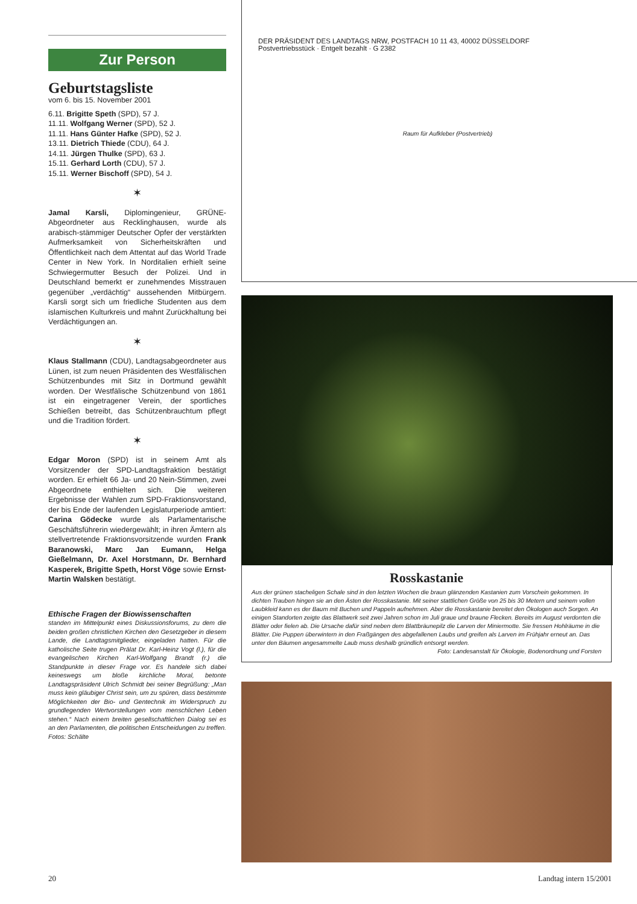Zur Person
Geburtstagsliste
vom 6. bis 15. November 2001
6.11. Brigitte Speth (SPD), 57 J.
11.11. Wolfgang Werner (SPD), 52 J.
11.11. Hans Günter Hafke (SPD), 52 J.
13.11. Dietrich Thiede (CDU), 64 J.
14.11. Jürgen Thulke (SPD), 63 J.
15.11. Gerhard Lorth (CDU), 57 J.
15.11. Werner Bischoff (SPD), 54 J.
✶
Jamal Karsli, Diplomingenieur, GRÜNE-Abgeordneter aus Recklinghausen, wurde als arabisch-stämmiger Deutscher Opfer der verstärkten Aufmerksamkeit von Sicherheitskräften und Öffentlichkeit nach dem Attentat auf das World Trade Center in New York. In Norditalien erhielt seine Schwiegermutter Besuch der Polizei. Und in Deutschland bemerkt er zunehmendes Misstrauen gegenüber „verdächtig“ aussehenden Mitbürgern. Karsli sorgt sich um friedliche Studenten aus dem islamischen Kulturkreis und mahnt Zurückhaltung bei Verdächtigungen an.
✶
Klaus Stallmann (CDU), Landtagsabgeordneter aus Lünen, ist zum neuen Präsidenten des Westfälischen Schützenbundes mit Sitz in Dortmund gewählt worden. Der Westfälische Schützenbund von 1861 ist ein eingetragener Verein, der sportliches Schießen betreibt, das Schützenbrauchtum pflegt und die Tradition fördert.
✶
Edgar Moron (SPD) ist in seinem Amt als Vorsitzender der SPD-Landtagsfraktion bestätigt worden. Er erhielt 66 Ja- und 20 Nein-Stimmen, zwei Abgeordnete enthielten sich. Die weiteren Ergebnisse der Wahlen zum SPD-Fraktionsvorstand, der bis Ende der laufenden Legislaturperiode amtiert: Carina Gödecke wurde als Parlamentarische Geschäftsführerin wiedergewählt; in ihren Ämtern als stellvertretende Fraktionsvorsitzende wurden Frank Baranowski, Marc Jan Eumann, Helga Gießelmann, Dr. Axel Horstmann, Dr. Bernhard Kasperek, Brigitte Speth, Horst Vöge sowie Ernst-Martin Walsken bestätigt.
Ethische Fragen der Biowissenschaften
standen im Mittelpunkt eines Diskussionsforums, zu dem die beiden großen christlichen Kirchen den Gesetzgeber in diesem Lande, die Landtagsmitglieder, eingeladen hatten. Für die katholische Seite trugen Prälat Dr. Karl-Heinz Vogt (l.), für die evangelischen Kirchen Karl-Wolfgang Brandt (r.) die Standpunkte in dieser Frage vor. Es handele sich dabei keineswegs um bloße kirchliche Moral, betonte Landtagspräsident Ulrich Schmidt bei seiner Begrüßung: „Man muss kein gläubiger Christ sein, um zu spüren, dass bestimmte Möglichkeiten der Bio- und Gentechnik im Widerspruch zu grundlegenden Wertvorstellungen vom menschlichen Leben stehen.“ Nach einem breiten gesellschaftlichen Dialog sei es an den Parlamenten, die politischen Entscheidungen zu treffen. Fotos: Schälte
DER PRÄSIDENT DES LANDTAGS NRW, POSTFACH 10 11 43, 40002 DÜSSELDORF
Postvertriebsstück · Entgelt bezahlt · G 2382
Raum für Aufkleber (Postvertrieb)
Rosskastanie
Aus der grünen stacheligen Schale sind in den letzten Wochen die braun glänzenden Kastanien zum Vorschein gekommen. In dichten Trauben hingen sie an den Ästen der Rosskastanie. Mit seiner stattlichen Größe von 25 bis 30 Metern und seinem vollen Laubkleid kann es der Baum mit Buchen und Pappeln aufnehmen. Aber die Rosskastanie bereitet den Ökologen auch Sorgen. An einigen Standorten zeigte das Blattwerk seit zwei Jahren schon im Juli graue und braune Flecken. Bereits im August verdorrten die Blätter oder fielen ab. Die Ursache dafür sind neben dem Blattbräunepilz die Larven der Miniermotte. Sie fressen Hohlräume in die Blätter. Die Puppen überwintern in den Fraßgängen des abgefallenen Laubs und greifen als Larven im Frühjahr erneut an. Das unter den Bäumen angesammelte Laub muss deshalb gründlich entsorgt werden.
Foto: Landesanstalt für Ökologie, Bodenordnung und Forsten
20 Landtag intern 15/2001